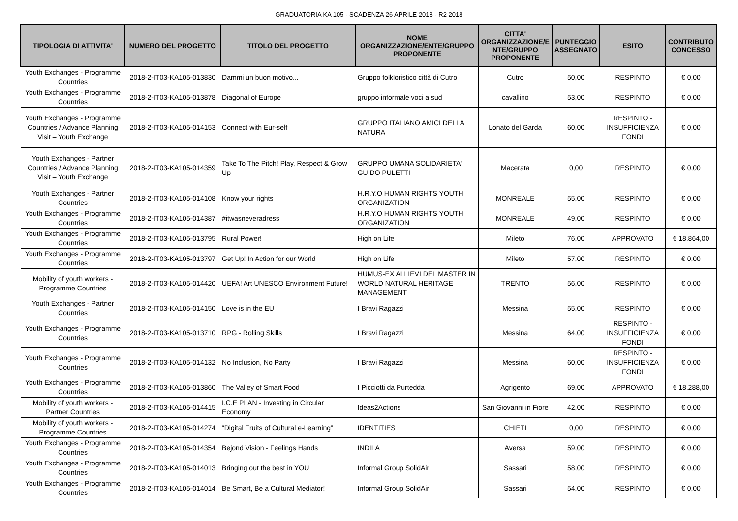GRADUATORIA KA 105 - SCADENZA 26 APRILE 2018 - R2 2018
| TIPOLOGIA DI ATTIVITA' | NUMERO DEL PROGETTO | TITOLO DEL PROGETTO | NOME ORGANIZZAZIONE/ENTE/GRUPPO PROPONENTE | CITTA' ORGANIZZAZIONE/E NTE/GRUPPO PROPONENTE | PUNTEGGIO ASSEGNATO | ESITO | CONTRIBUTO CONCESSO |
| --- | --- | --- | --- | --- | --- | --- | --- |
| Youth Exchanges - Programme Countries | 2018-2-IT03-KA105-013830 | Dammi un buon motivo... | Gruppo folkloristico città di Cutro | Cutro | 50,00 | RESPINTO | € 0,00 |
| Youth Exchanges - Programme Countries | 2018-2-IT03-KA105-013878 | Diagonal of Europe | gruppo informale voci a sud | cavallino | 53,00 | RESPINTO | € 0,00 |
| Youth Exchanges - Programme Countries / Advance Planning Visit – Youth Exchange | 2018-2-IT03-KA105-014153 | Connect with Eur-self | GRUPPO ITALIANO AMICI DELLA NATURA | Lonato del Garda | 60,00 | RESPINTO - INSUFFICIENZA FONDI | € 0,00 |
| Youth Exchanges - Partner Countries / Advance Planning Visit – Youth Exchange | 2018-2-IT03-KA105-014359 | Take To The Pitch! Play, Respect & Grow Up | GRUPPO UMANA SOLIDARIETA' GUIDO PULETTI | Macerata | 0,00 | RESPINTO | € 0,00 |
| Youth Exchanges - Partner Countries | 2018-2-IT03-KA105-014108 | Know your rights | H.R.Y.O HUMAN RIGHTS YOUTH ORGANIZATION | MONREALE | 55,00 | RESPINTO | € 0,00 |
| Youth Exchanges - Programme Countries | 2018-2-IT03-KA105-014387 | #itwasneveradress | H.R.Y.O HUMAN RIGHTS YOUTH ORGANIZATION | MONREALE | 49,00 | RESPINTO | € 0,00 |
| Youth Exchanges - Programme Countries | 2018-2-IT03-KA105-013795 | Rural Power! | High on Life | Mileto | 76,00 | APPROVATO | € 18.864,00 |
| Youth Exchanges - Programme Countries | 2018-2-IT03-KA105-013797 | Get Up! In Action for our World | High on Life | Mileto | 57,00 | RESPINTO | € 0,00 |
| Mobility of youth workers - Programme Countries | 2018-2-IT03-KA105-014420 | UEFA! Art UNESCO Environment Future! | HUMUS-EX ALLIEVI DEL MASTER IN WORLD NATURAL HERITAGE MANAGEMENT | TRENTO | 56,00 | RESPINTO | € 0,00 |
| Youth Exchanges - Partner Countries | 2018-2-IT03-KA105-014150 | Love is in the EU | I Bravi Ragazzi | Messina | 55,00 | RESPINTO | € 0,00 |
| Youth Exchanges - Programme Countries | 2018-2-IT03-KA105-013710 | RPG - Rolling Skills | I Bravi Ragazzi | Messina | 64,00 | RESPINTO - INSUFFICIENZA FONDI | € 0,00 |
| Youth Exchanges - Programme Countries | 2018-2-IT03-KA105-014132 | No Inclusion, No Party | I Bravi Ragazzi | Messina | 60,00 | RESPINTO - INSUFFICIENZA FONDI | € 0,00 |
| Youth Exchanges - Programme Countries | 2018-2-IT03-KA105-013860 | The Valley of Smart Food | I Picciotti da Purtedda | Agrigento | 69,00 | APPROVATO | € 18.288,00 |
| Mobility of youth workers - Partner Countries | 2018-2-IT03-KA105-014415 | I.C.E PLAN - Investing in Circular Economy | Ideas2Actions | San Giovanni in Fiore | 42,00 | RESPINTO | € 0,00 |
| Mobility of youth workers - Programme Countries | 2018-2-IT03-KA105-014274 | “Digital Fruits of Cultural e-Learning” | IDENTITIES | CHIETI | 0,00 | RESPINTO | € 0,00 |
| Youth Exchanges - Programme Countries | 2018-2-IT03-KA105-014354 | Bejond Vision - Feelings Hands | INDILA | Aversa | 59,00 | RESPINTO | € 0,00 |
| Youth Exchanges - Programme Countries | 2018-2-IT03-KA105-014013 | Bringing out the best in YOU | Informal Group SolidAir | Sassari | 58,00 | RESPINTO | € 0,00 |
| Youth Exchanges - Programme Countries | 2018-2-IT03-KA105-014014 | Be Smart, Be a Cultural Mediator! | Informal Group SolidAir | Sassari | 54,00 | RESPINTO | € 0,00 |